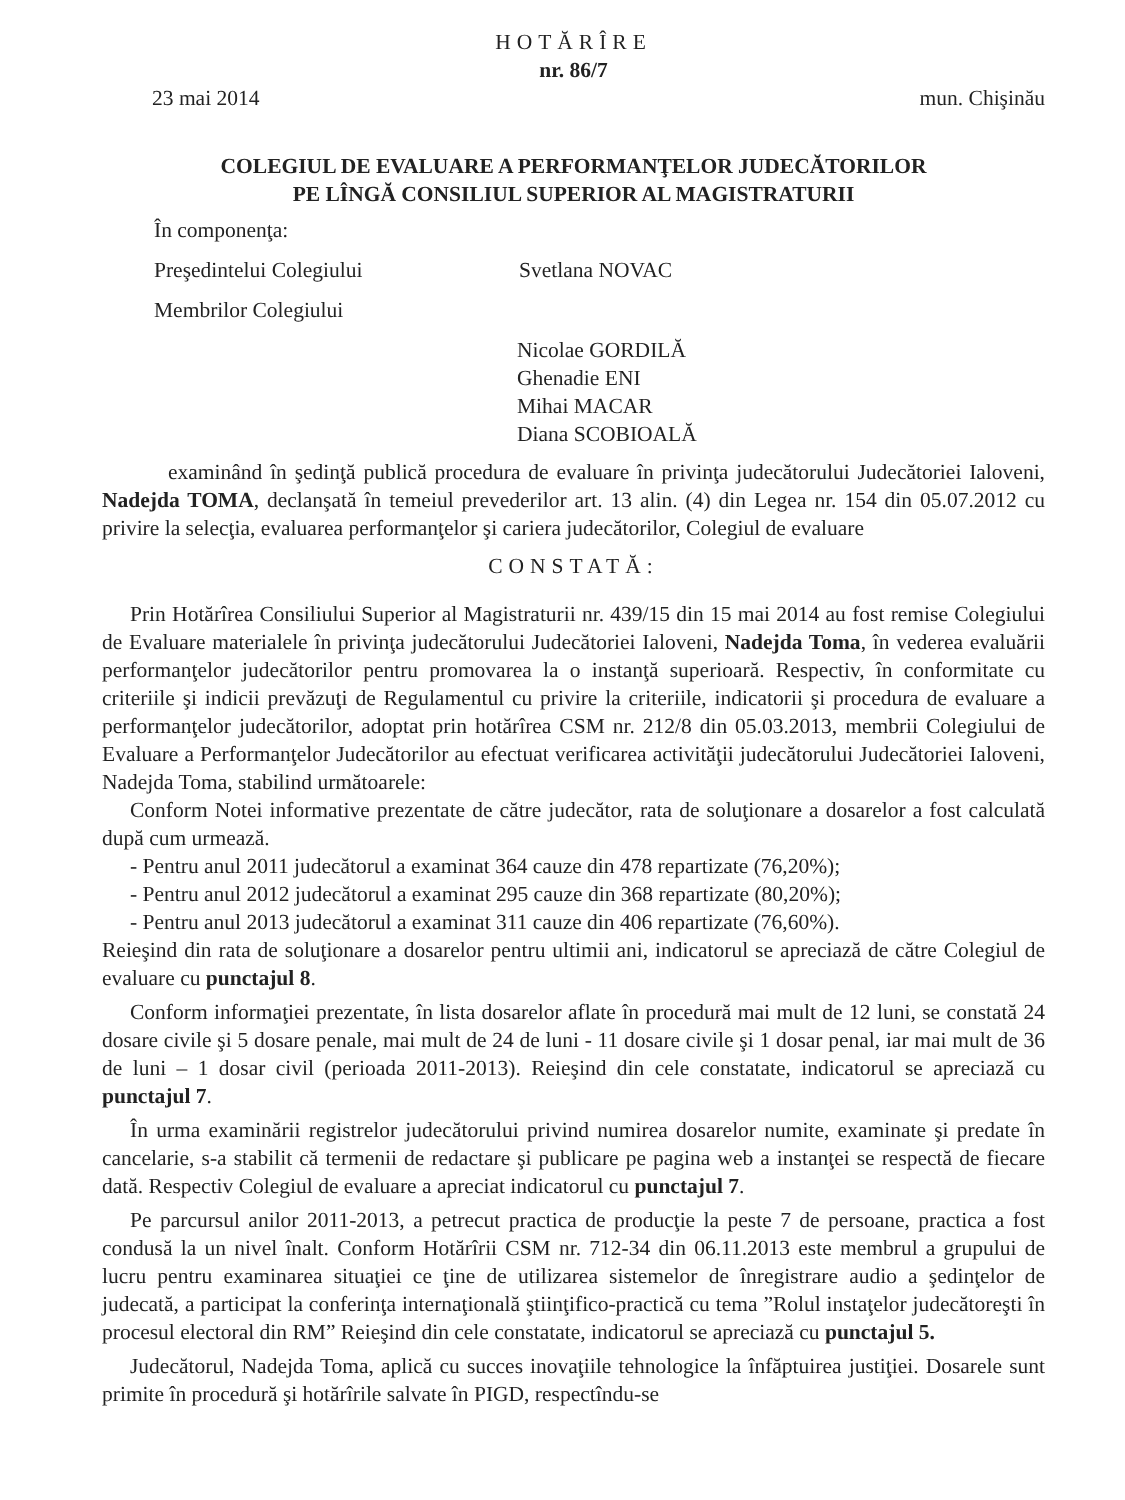HOTĂRÎRE
nr. 86/7
23 mai 2014 mun. Chişinău
COLEGIUL DE EVALUARE A PERFORMANŢELOR JUDECĂTORILOR
PE LÎNGĂ CONSILIUL SUPERIOR AL MAGISTRATURII
În componenţa:
Preşedintelui Colegiului Svetlana NOVAC
Membrilor Colegiului
Nicolae GORDILĂ
Ghenadie ENI
Mihai MACAR
Diana SCOBIOALĂ
examinând în şedinţă publică procedura de evaluare în privinţa judecătorului Judecătoriei Ialoveni, Nadejda TOMA, declanşată în temeiul prevederilor art. 13 alin. (4) din Legea nr. 154 din 05.07.2012 cu privire la selecţia, evaluarea performanţelor şi cariera judecătorilor, Colegiul de evaluare
CONSTATĂ:
Prin Hotărîrea Consiliului Superior al Magistraturii nr. 439/15 din 15 mai 2014 au fost remise Colegiului de Evaluare materialele în privinţa judecătorului Judecătoriei Ialoveni, Nadejda Toma, în vederea evaluării performanţelor judecătorilor pentru promovarea la o instanţă superioară. Respectiv, în conformitate cu criteriile şi indicii prevăzuţi de Regulamentul cu privire la criteriile, indicatorii şi procedura de evaluare a performanţelor judecătorilor, adoptat prin hotărîrea CSM nr. 212/8 din 05.03.2013, membrii Colegiului de Evaluare a Performanţelor Judecătorilor au efectuat verificarea activităţii judecătorului Judecătoriei Ialoveni, Nadejda Toma, stabilind următoarele:
Conform Notei informative prezentate de către judecător, rata de soluţionare a dosarelor a fost calculată după cum urmează.
- Pentru anul 2011 judecătorul a examinat 364 cauze din 478 repartizate (76,20%);
- Pentru anul 2012 judecătorul a examinat 295 cauze din 368 repartizate (80,20%);
- Pentru anul 2013 judecătorul a examinat 311 cauze din 406 repartizate (76,60%).
Reieşind din rata de soluţionare a dosarelor pentru ultimii ani, indicatorul se apreciază de către Colegiul de evaluare cu punctajul 8.
Conform informaţiei prezentate, în lista dosarelor aflate în procedură mai mult de 12 luni, se constată 24 dosare civile şi 5 dosare penale, mai mult de 24 de luni - 11 dosare civile şi 1 dosar penal, iar mai mult de 36 de luni – 1 dosar civil (perioada 2011-2013). Reieşind din cele constatate, indicatorul se apreciază cu punctajul 7.
În urma examinării registrelor judecătorului privind numirea dosarelor numite, examinate şi predate în cancelarie, s-a stabilit că termenii de redactare şi publicare pe pagina web a instanţei se respectă de fiecare dată. Respectiv Colegiul de evaluare a apreciat indicatorul cu punctajul 7.
Pe parcursul anilor 2011-2013, a petrecut practica de producţie la peste 7 de persoane, practica a fost condusă la un nivel înalt. Conform Hotărîrii CSM nr. 712-34 din 06.11.2013 este membrul a grupului de lucru pentru examinarea situaţiei ce ţine de utilizarea sistemelor de înregistrare audio a şedinţelor de judecată, a participat la conferinţa internaţională ştiinţifico-practică cu tema ”Rolul instaţelor judecătoreşti în procesul electoral din RM” Reieşind din cele constatate, indicatorul se apreciază cu punctajul 5.
Judecătorul, Nadejda Toma, aplică cu succes inovaţiile tehnologice la înfăptuirea justiţiei. Dosarele sunt primite în procedură şi hotărîrile salvate în PIGD, respectîndu-se